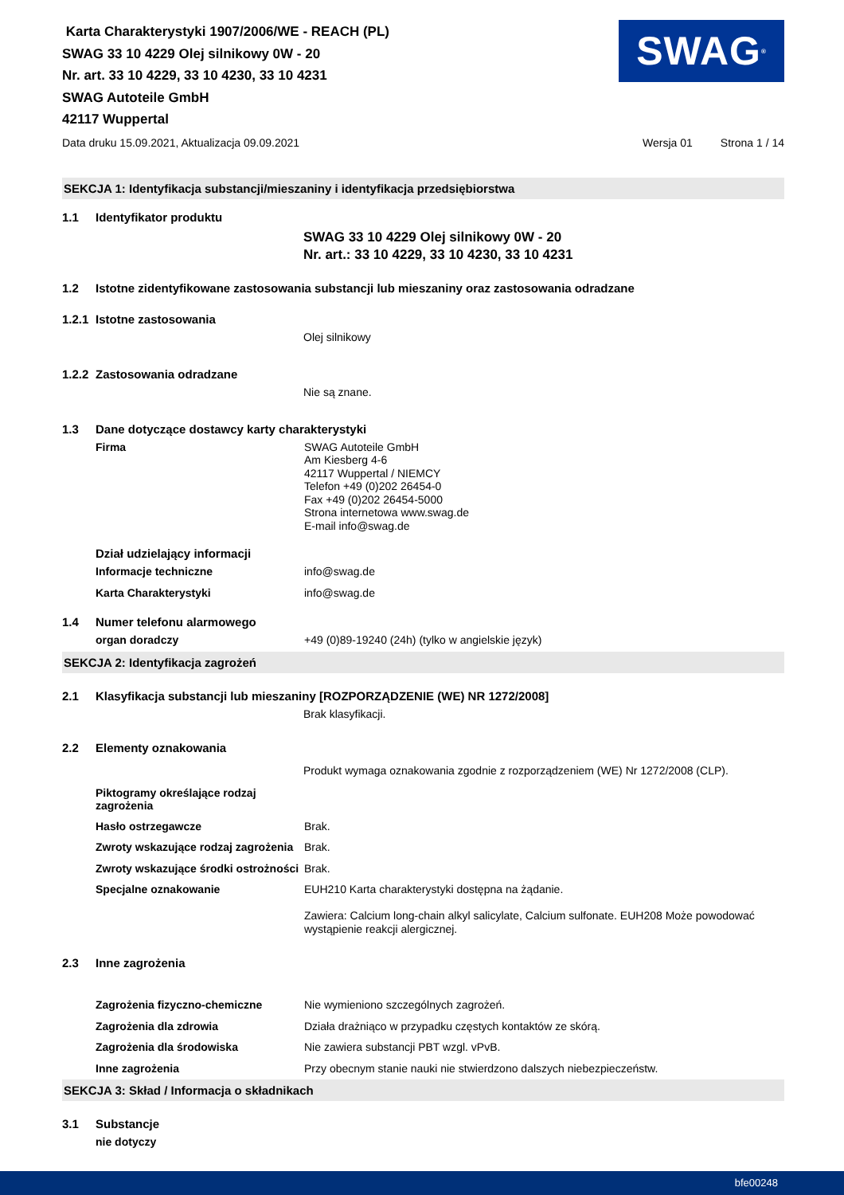Karta Charakterystyki 1907/2006/WE - REACH (PL)
SWAG 33 10 4229 Olej silnikowy 0W - 20
Nr. art. 33 10 4229, 33 10 4230, 33 10 4231
SWAG Autoteile GmbH
42117 Wuppertal
SWAG<sup>®</sup>
Data druku 15.09.2021, Aktualizacja 09.09.2021 Wersja 01 Strona 1 / 14
SEKCJA 1: Identyfikacja substancji/mieszaniny i identyfikacja przedsiębiorstwa
1.1 Identyfikator produktu
SWAG 33 10 4229 Olej silnikowy 0W - 20
Nr. art.: 33 10 4229, 33 10 4230, 33 10 4231
1.2 Istotne zidentyfikowane zastosowania substancji lub mieszaniny oraz zastosowania odradzane
1.2.1 Istotne zastosowania
Olej silnikowy
1.2.2 Zastosowania odradzane
Nie są znane.
1.3 Dane dotyczące dostawcy karty charakterystyki
Firma
SWAG Autoteile GmbH
Am Kiesberg 4-6
42117 Wuppertal / NIEMCY
Telefon +49 (0)202 26454-0
Fax +49 (0)202 26454-5000
Strona internetowa www.swag.de
E-mail info@swag.de
Dział udzielający informacji
Informacje techniczne
info@swag.de
Karta Charakterystyki
info@swag.de
1.4 Numer telefonu alarmowego
organ doradczy
+49 (0)89-19240 (24h) (tylko w angielskie język)
SEKCJA 2: Identyfikacja zagrożeń
2.1 Klasyfikacja substancji lub mieszaniny [ROZPORZĄDZENIE (WE) NR 1272/2008]
Brak klasyfikacji.
2.2 Elementy oznakowania
Produkt wymaga oznakowania zgodnie z rozporządzeniem (WE) Nr 1272/2008 (CLP).
Piktogramy określające rodzaj zagrożenia
Hasło ostrzegawcze
Brak.
Zwroty wskazujące rodzaj zagrożenia
Brak.
Zwroty wskazujące środki ostrożności
Brak.
Specjalne oznakowanie
EUH210 Karta charakterystyki dostępna na żądanie.
Zawiera: Calcium long-chain alkyl salicylate, Calcium sulfonate. EUH208 Może powodować wystąpienie reakcji alergicznej.
2.3 Inne zagrożenia
Zagrożenia fizyczno-chemiczne
Nie wymieniono szczególnych zagrożeń.
Zagrożenia dla zdrowia
Działa drażniąco w przypadku częstych kontaktów ze skórą.
Zagrożenia dla środowiska
Nie zawiera substancji PBT wzgl. vPvB.
Inne zagrożenia
Przy obecnym stanie nauki nie stwierdzono dalszych niebezpieczeństw.
SEKCJA 3: Skład / Informacja o składnikach
3.1 Substancje
nie dotyczy
bfe00248